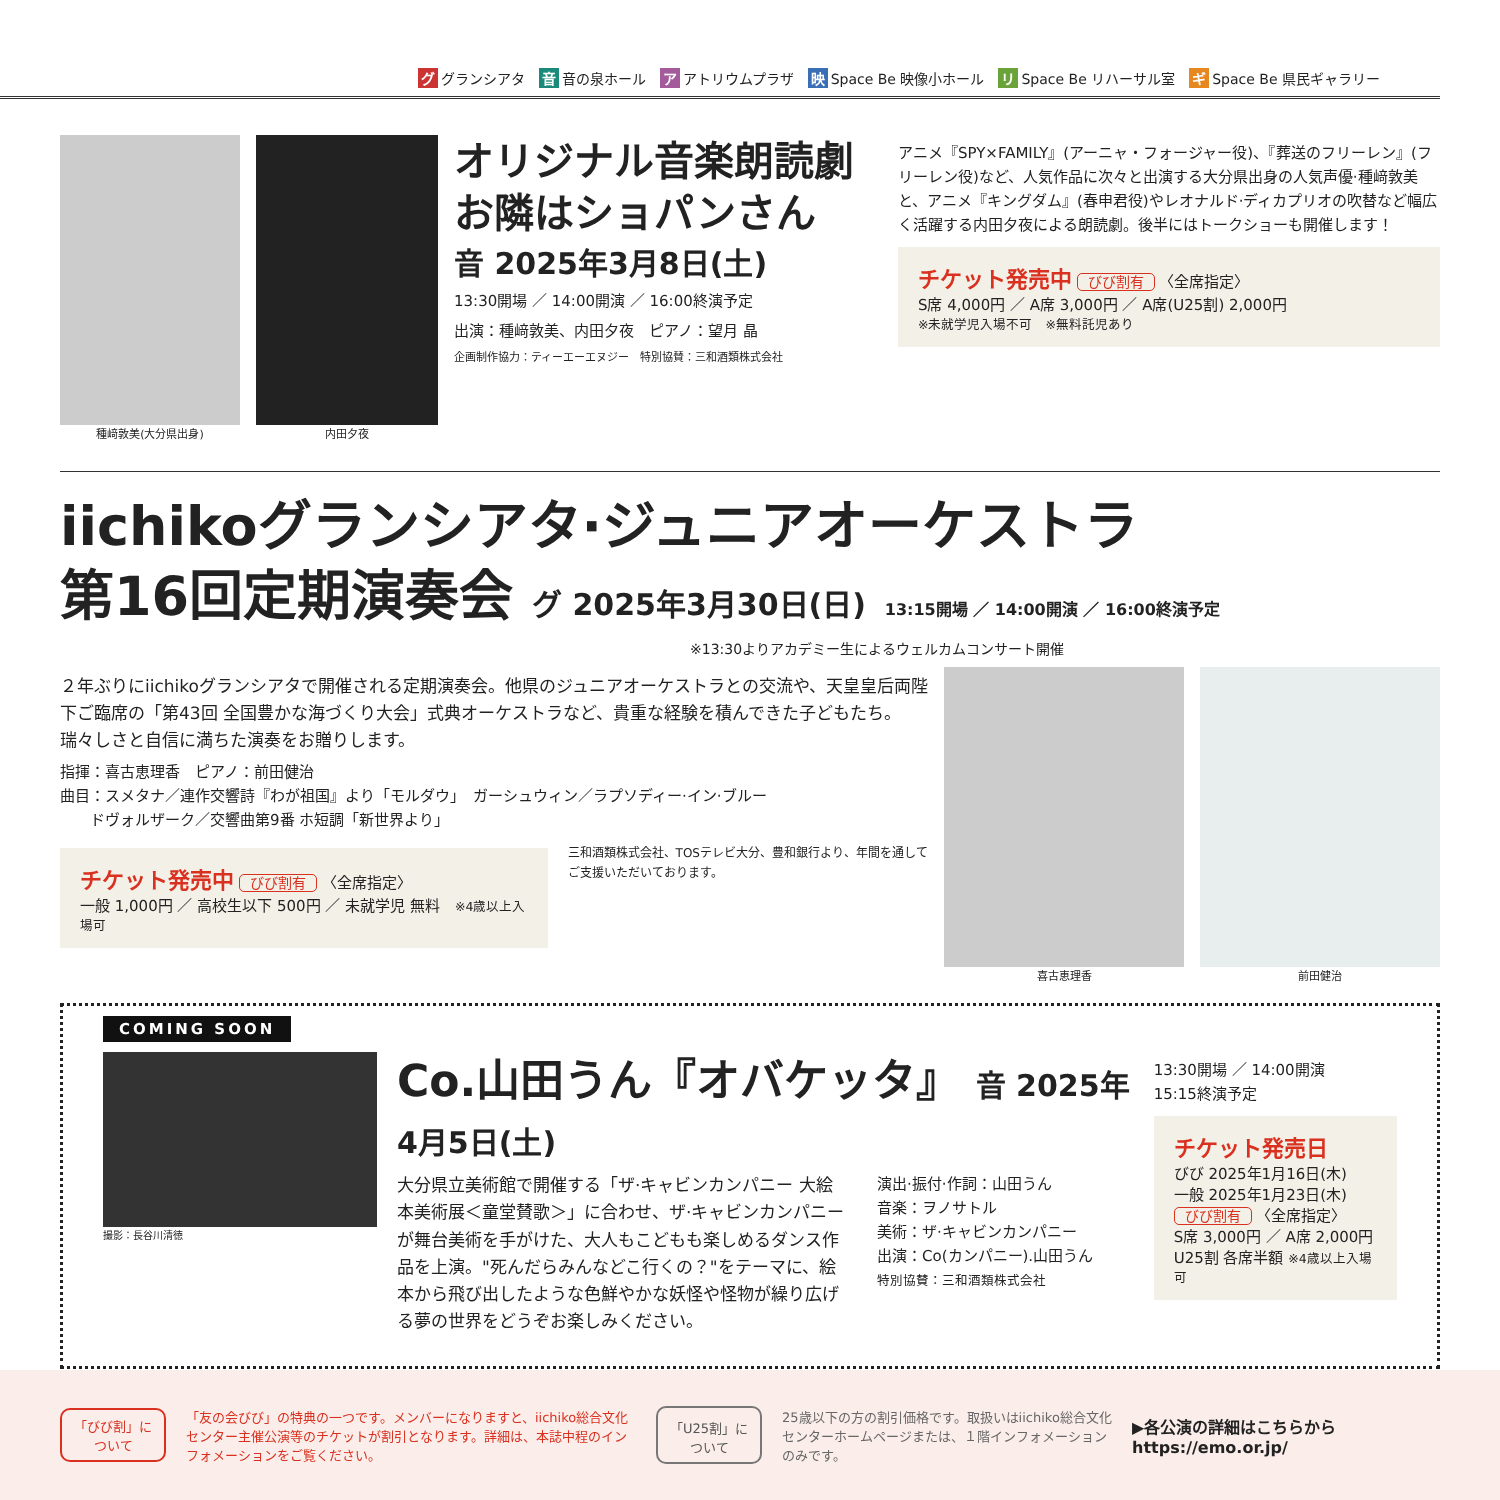グ グランシアタ 音 音の泉ホール ア アトリウムプラザ 映 Space Be 映像小ホール リ Space Be リハーサル室 ギ Space Be 県民ギャラリー
種﨑敦美(大分県出身) 内田夕夜
オリジナル音楽朗読劇
お隣はショパンさん
音 2025年3月8日(土)
13:30開場 ／ 14:00開演 ／ 16:00終演予定
出演：種﨑敦美、内田夕夜　ピアノ：望月 晶
企画制作協力：ティーエーエヌジー　特別協賛：三和酒類株式会社
アニメ『SPY×FAMILY』(アーニャ・フォージャー役)、『葬送のフリーレン』(フリーレン役)など、人気作品に次々と出演する大分県出身の人気声優·種﨑敦美と、アニメ『キングダム』(春申君役)やレオナルド·ディカプリオの吹替など幅広く活躍する内田夕夜による朗読劇。後半にはトークショーも開催します！
チケット発売中 びび割有 〈全席指定〉
S席 4,000円 ／ A席 3,000円 ／ A席(U25割) 2,000円
※未就学児入場不可　※無料託児あり
iichikoグランシアタ·ジュニアオーケストラ
第16回定期演奏会 グ 2025年3月30日(日) 13:15開場 ／ 14:00開演 ／ 16:00終演予定
※13:30よりアカデミー生によるウェルカムコンサート開催
２年ぶりにiichikoグランシアタで開催される定期演奏会。他県のジュニアオーケストラとの交流や、天皇皇后両陛下ご臨席の「第43回 全国豊かな海づくり大会」式典オーケストラなど、貴重な経験を積んできた子どもたち。瑞々しさと自信に満ちた演奏をお贈りします。
指揮：喜古恵理香　ピアノ：前田健治
曲目：スメタナ／連作交響詩『わが祖国』より「モルダウ」　ガーシュウィン／ラプソディー·イン·ブルー
　　ドヴォルザーク／交響曲第9番 ホ短調「新世界より」
チケット発売中 びび割有 〈全席指定〉
一般 1,000円 ／ 高校生以下 500円 ／ 未就学児 無料　※4歳以上入場可
三和酒類株式会社、TOSテレビ大分、豊和銀行より、年間を通してご支援いただいております。
喜古恵理香 前田健治
COMING SOON
撮影：長谷川清徳
Co.山田うん『オバケッタ』 音 2025年4月5日(土)
大分県立美術館で開催する「ザ·キャビンカンパニー 大絵本美術展＜童堂賛歌＞」に合わせ、ザ·キャビンカンパニーが舞台美術を手がけた、大人もこどもも楽しめるダンス作品を上演。"死んだらみんなどこ行くの？"をテーマに、絵本から飛び出したような色鮮やかな妖怪や怪物が繰り広げる夢の世界をどうぞお楽しみください。
演出·振付·作詞：山田うん
音楽：ヲノサトル
美術：ザ·キャビンカンパニー
出演：Co(カンパニー).山田うん
特別協賛：三和酒類株式会社
13:30開場 ／ 14:00開演
15:15終演予定
チケット発売日
びび 2025年1月16日(木)
一般 2025年1月23日(木)
びび割有 〈全席指定〉
S席 3,000円 ／ A席 2,000円
U25割 各席半額 ※4歳以上入場可
「びび割」に
ついて
「友の会びび」の特典の一つです。メンバーになりますと、iichiko総合文化センター主催公演等のチケットが割引となります。詳細は、本誌中程のインフォメーションをご覧ください。
「U25割」に
ついて
25歳以下の方の割引価格です。取扱いはiichiko総合文化センターホームページまたは、１階インフォメーションのみです。
▶各公演の詳細はこちらから
https://emo.or.jp/